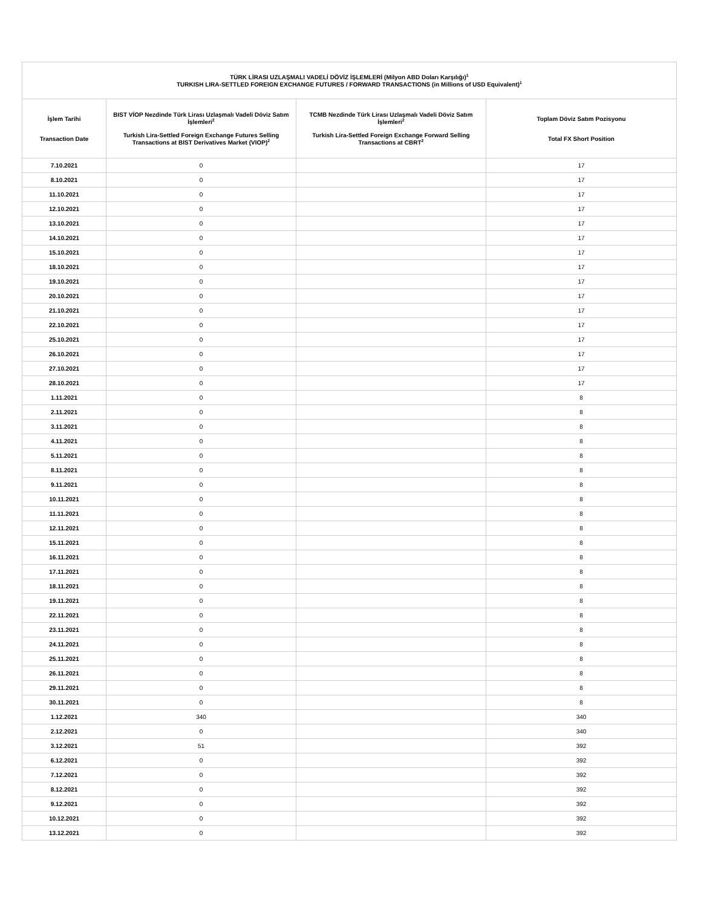| TÜRK LİRASI UZLAŞMALI VADELİ DÖVİZ İŞLEMLERİ (Milyon ABD Doları Karşılığı)<sup>1</sup> TURKISH LIRA-SETTLED FOREIGN EXCHANGE FUTURES / FORWARD TRANSACTIONS (in Millions of USD Equivalent)<sup>1</sup> | | | |
| --- | --- | --- | --- |
| İşlem Tarihi Transaction Date | BIST VİOP Nezdinde Türk Lirası Uzlaşmalı Vadeli Döviz Satım İşlemleri<sup>2</sup> Turkish Lira-Settled Foreign Exchange Futures Selling Transactions at BIST Derivatives Market (VIOP)<sup>2</sup> | TCMB Nezdinde Türk Lirası Uzlaşmalı Vadeli Döviz Satım İşlemleri<sup>2</sup> Turkish Lira-Settled Foreign Exchange Forward Selling Transactions at CBRT<sup>2</sup> | Toplam Döviz Satım Pozisyonu Total FX Short Position |
| 7.10.2021 | 0 | | 17 |
| 8.10.2021 | 0 | | 17 |
| 11.10.2021 | 0 | | 17 |
| 12.10.2021 | 0 | | 17 |
| 13.10.2021 | 0 | | 17 |
| 14.10.2021 | 0 | | 17 |
| 15.10.2021 | 0 | | 17 |
| 18.10.2021 | 0 | | 17 |
| 19.10.2021 | 0 | | 17 |
| 20.10.2021 | 0 | | 17 |
| 21.10.2021 | 0 | | 17 |
| 22.10.2021 | 0 | | 17 |
| 25.10.2021 | 0 | | 17 |
| 26.10.2021 | 0 | | 17 |
| 27.10.2021 | 0 | | 17 |
| 28.10.2021 | 0 | | 17 |
| 1.11.2021 | 0 | | 8 |
| 2.11.2021 | 0 | | 8 |
| 3.11.2021 | 0 | | 8 |
| 4.11.2021 | 0 | | 8 |
| 5.11.2021 | 0 | | 8 |
| 8.11.2021 | 0 | | 8 |
| 9.11.2021 | 0 | | 8 |
| 10.11.2021 | 0 | | 8 |
| 11.11.2021 | 0 | | 8 |
| 12.11.2021 | 0 | | 8 |
| 15.11.2021 | 0 | | 8 |
| 16.11.2021 | 0 | | 8 |
| 17.11.2021 | 0 | | 8 |
| 18.11.2021 | 0 | | 8 |
| 19.11.2021 | 0 | | 8 |
| 22.11.2021 | 0 | | 8 |
| 23.11.2021 | 0 | | 8 |
| 24.11.2021 | 0 | | 8 |
| 25.11.2021 | 0 | | 8 |
| 26.11.2021 | 0 | | 8 |
| 29.11.2021 | 0 | | 8 |
| 30.11.2021 | 0 | | 8 |
| 1.12.2021 | 340 | | 340 |
| 2.12.2021 | 0 | | 340 |
| 3.12.2021 | 51 | | 392 |
| 6.12.2021 | 0 | | 392 |
| 7.12.2021 | 0 | | 392 |
| 8.12.2021 | 0 | | 392 |
| 9.12.2021 | 0 | | 392 |
| 10.12.2021 | 0 | | 392 |
| 13.12.2021 | 0 | | 392 |